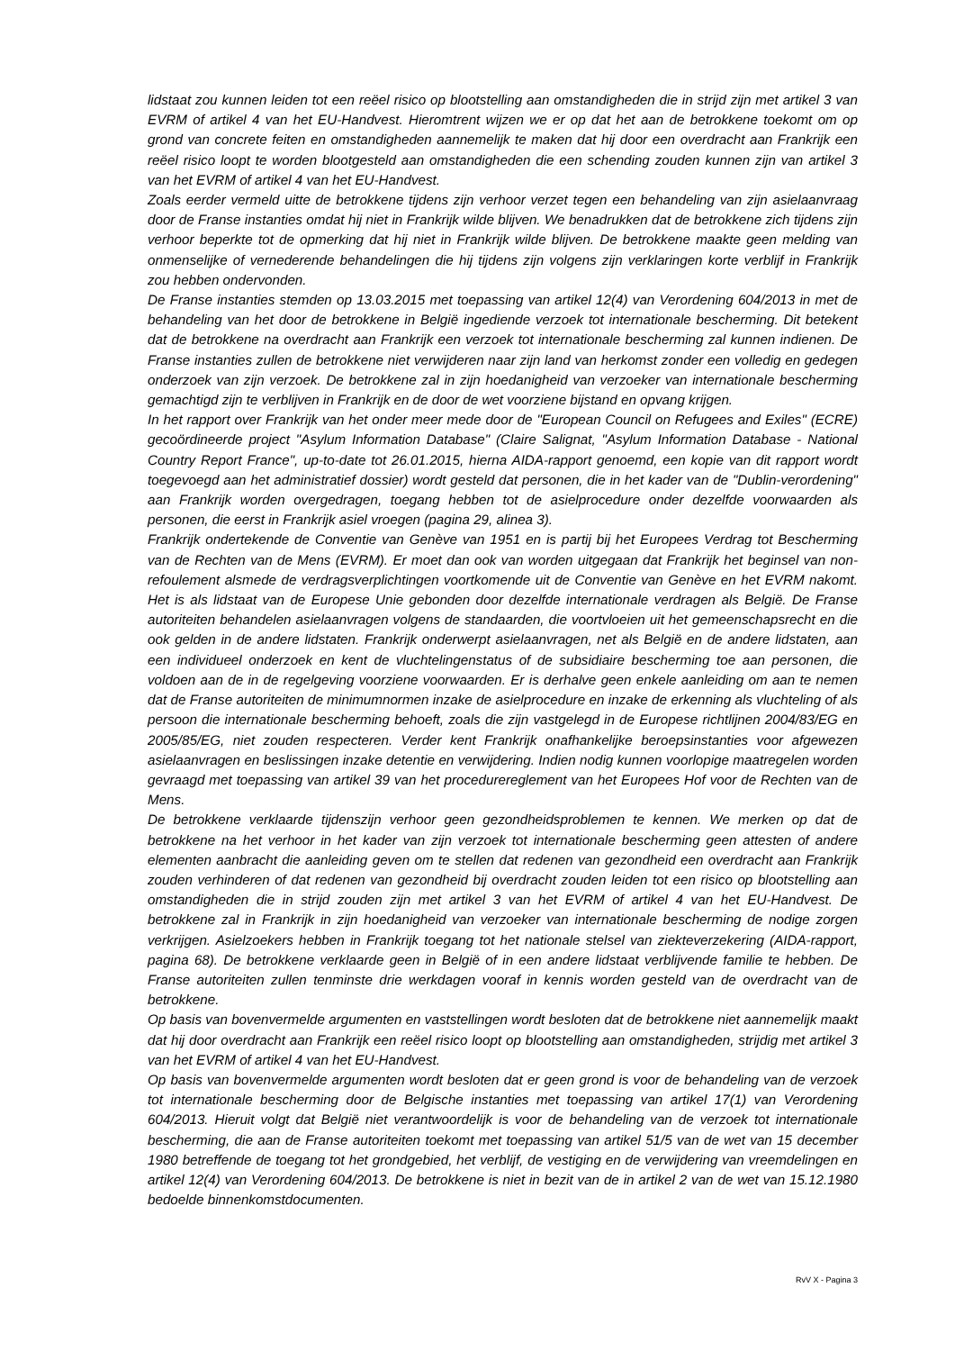lidstaat zou kunnen leiden tot een reëel risico op blootstelling aan omstandigheden die in strijd zijn met artikel 3 van EVRM of artikel 4 van het EU-Handvest. Hieromtrent wijzen we er op dat het aan de betrokkene toekomt om op grond van concrete feiten en omstandigheden aannemelijk te maken dat hij door een overdracht aan Frankrijk een reëel risico loopt te worden blootgesteld aan omstandigheden die een schending zouden kunnen zijn van artikel 3 van het EVRM of artikel 4 van het EU-Handvest.
Zoals eerder vermeld uitte de betrokkene tijdens zijn verhoor verzet tegen een behandeling van zijn asielaanvraag door de Franse instanties omdat hij niet in Frankrijk wilde blijven. We benadrukken dat de betrokkene zich tijdens zijn verhoor beperkte tot de opmerking dat hij niet in Frankrijk wilde blijven. De betrokkene maakte geen melding van onmenselijke of vernederende behandelingen die hij tijdens zijn volgens zijn verklaringen korte verblijf in Frankrijk zou hebben ondervonden.
De Franse instanties stemden op 13.03.2015 met toepassing van artikel 12(4) van Verordening 604/2013 in met de behandeling van het door de betrokkene in België ingediende verzoek tot internationale bescherming. Dit betekent dat de betrokkene na overdracht aan Frankrijk een verzoek tot internationale bescherming zal kunnen indienen. De Franse instanties zullen de betrokkene niet verwijderen naar zijn land van herkomst zonder een volledig en gedegen onderzoek van zijn verzoek. De betrokkene zal in zijn hoedanigheid van verzoeker van internationale bescherming gemachtigd zijn te verblijven in Frankrijk en de door de wet voorziene bijstand en opvang krijgen.
In het rapport over Frankrijk van het onder meer mede door de "European Council on Refugees and Exiles" (ECRE) gecoördineerde project "Asylum Information Database" (Claire Salignat, "Asylum Information Database - National Country Report France", up-to-date tot 26.01.2015, hierna AIDA-rapport genoemd, een kopie van dit rapport wordt toegevoegd aan het administratief dossier) wordt gesteld dat personen, die in het kader van de "Dublin-verordening" aan Frankrijk worden overgedragen, toegang hebben tot de asielprocedure onder dezelfde voorwaarden als personen, die eerst in Frankrijk asiel vroegen (pagina 29, alinea 3).
Frankrijk ondertekende de Conventie van Genève van 1951 en is partij bij het Europees Verdrag tot Bescherming van de Rechten van de Mens (EVRM). Er moet dan ook van worden uitgegaan dat Frankrijk het beginsel van non-refoulement alsmede de verdragsverplichtingen voortkomende uit de Conventie van Genève en het EVRM nakomt. Het is als lidstaat van de Europese Unie gebonden door dezelfde internationale verdragen als België. De Franse autoriteiten behandelen asielaanvragen volgens de standaarden, die voortvloeien uit het gemeenschapsrecht en die ook gelden in de andere lidstaten. Frankrijk onderwerpt asielaanvragen, net als België en de andere lidstaten, aan een individueel onderzoek en kent de vluchtelingenstatus of de subsidiaire bescherming toe aan personen, die voldoen aan de in de regelgeving voorziene voorwaarden. Er is derhalve geen enkele aanleiding om aan te nemen dat de Franse autoriteiten de minimumnormen inzake de asielprocedure en inzake de erkenning als vluchteling of als persoon die internationale bescherming behoeft, zoals die zijn vastgelegd in de Europese richtlijnen 2004/83/EG en 2005/85/EG, niet zouden respecteren. Verder kent Frankrijk onafhankelijke beroepsinstanties voor afgewezen asielaanvragen en beslissingen inzake detentie en verwijdering. Indien nodig kunnen voorlopige maatregelen worden gevraagd met toepassing van artikel 39 van het procedurereglement van het Europees Hof voor de Rechten van de Mens.
De betrokkene verklaarde tijdenszijn verhoor geen gezondheidsproblemen te kennen. We merken op dat de betrokkene na het verhoor in het kader van zijn verzoek tot internationale bescherming geen attesten of andere elementen aanbracht die aanleiding geven om te stellen dat redenen van gezondheid een overdracht aan Frankrijk zouden verhinderen of dat redenen van gezondheid bij overdracht zouden leiden tot een risico op blootstelling aan omstandigheden die in strijd zouden zijn met artikel 3 van het EVRM of artikel 4 van het EU-Handvest. De betrokkene zal in Frankrijk in zijn hoedanigheid van verzoeker van internationale bescherming de nodige zorgen verkrijgen. Asielzoekers hebben in Frankrijk toegang tot het nationale stelsel van ziekteverzekering (AIDA-rapport, pagina 68). De betrokkene verklaarde geen in België of in een andere lidstaat verblijvende familie te hebben. De Franse autoriteiten zullen tenminste drie werkdagen vooraf in kennis worden gesteld van de overdracht van de betrokkene.
Op basis van bovenvermelde argumenten en vaststellingen wordt besloten dat de betrokkene niet aannemelijk maakt dat hij door overdracht aan Frankrijk een reëel risico loopt op blootstelling aan omstandigheden, strijdig met artikel 3 van het EVRM of artikel 4 van het EU-Handvest.
Op basis van bovenvermelde argumenten wordt besloten dat er geen grond is voor de behandeling van de verzoek tot internationale bescherming door de Belgische instanties met toepassing van artikel 17(1) van Verordening 604/2013. Hieruit volgt dat België niet verantwoordelijk is voor de behandeling van de verzoek tot internationale bescherming, die aan de Franse autoriteiten toekomt met toepassing van artikel 51/5 van de wet van 15 december 1980 betreffende de toegang tot het grondgebied, het verblijf, de vestiging en de verwijdering van vreemdelingen en artikel 12(4) van Verordening 604/2013. De betrokkene is niet in bezit van de in artikel 2 van de wet van 15.12.1980 bedoelde binnenkomstdocumenten.
RvV X - Pagina 3